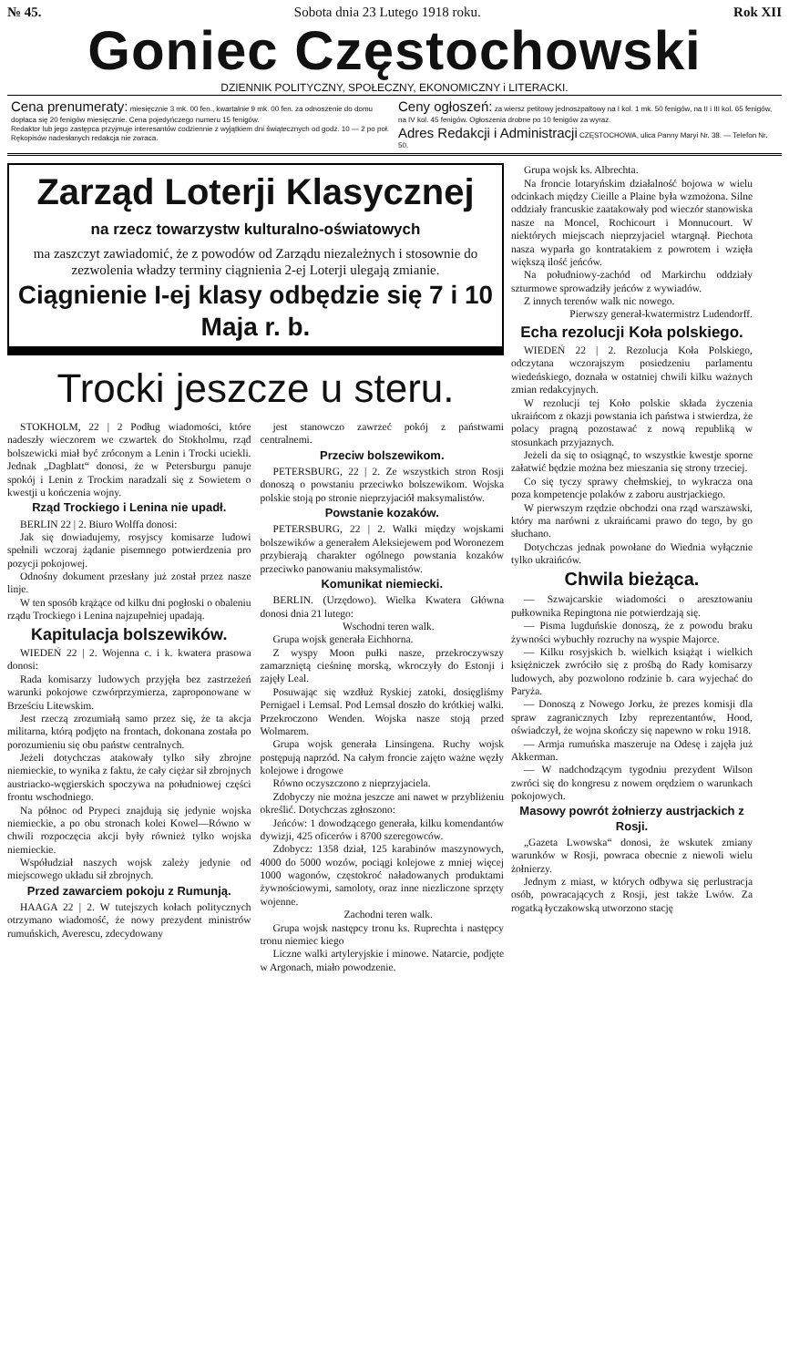№ 45. Sobota dnia 23 Lutego 1918 roku. Rok XII
Goniec Częstochowski
DZIENNIK POLITYCZNY, SPOŁECZNY, EKONOMICZNY i LITERACKI.
Cena prenumeraty: miesięcznie 3 mk. 00 fen., kwartalnie 9 mk. 00 fen. za odnoszenie do domu dopłaca się 20 fenigów miesięcznie. Cena pojedyńczego numeru 15 fenigów.
Redaktor lub jego zastępca przyjmuje interesantów codziennie z wyjątkiem dni świątecznych od godz. 10 — 2 po poł. Rękopisów nadesłanych redakcja nie zwraca.
Ceny ogłoszeń: za wiersz petitowy jednoszpaltowy na I kol. 1 mk. 50 fenigów, na II i III kol. 65 fenigów, na IV kol. 45 fenigów. Ogłoszenia drobne po 10 fenigów za wyraz.
Adres Redakcji i Administracji CZĘSTOCHOWA, ulica Panny Maryi Nr. 38. — Telefon Nr. 50.
Zarząd Loterji Klasycznej
na rzecz towarzystw kulturalno-oświatowych
ma zaszczyt zawiadomić, że z powodów od Zarządu niezależnych i stosownie do zezwolenia władzy terminy ciągnienia 2-ej Loterji ulegają zmianie.
Ciągnienie I-ej klasy odbędzie się 7 i 10 Maja r. b.
Trocki jeszcze u steru.
STOKHOLM, 22 | 2 Podług wiadomości, które nadeszły wieczorem we czwartek do Stokholmu, rząd bolszewicki miał być zróconym a Lenin i Trocki uciekli. Jednak „Dagblatt“ donosi, że w Petersburgu panuje spokój i Lenin z Trockim naradzali się z Sowietem o kwestji u kończenia wojny.
Rząd Trockiego i Lenina nie upadł.
BERLIN 22 | 2. Biuro Wolffa donosi:
Jak się dowiadujemy, rosyjscy komisarze ludowi spełnili wczoraj żądanie pisemnego potwierdzenia pro pozycji pokojowej.
Odnośny dokument przesłany już został przez nasze linje.
W ten sposób krążące od kilku dni pogłoski o obaleniu rządu Trockiego i Lenina najzupełniej upadają.
Kapitulacja bolszewików.
WIEDEŃ 22 | 2. Wojenna c. i k. kwatera prasowa donosi:
Rada komisarzy ludowych przyjęła bez zastrzeżeń warunki pokojowe czwórprzymierza, zaproponowane w Brześciu Litewskim.
Jest rzeczą zrozumiałą samo przez się, że ta akcja militarna, którą podjęto na frontach, dokonana została po porozumieniu się obu państw centralnych.
Jeżeli dotychczas atakowały tylko siły zbrojne niemieckie, to wynika z faktu, że cały ciężar sił zbrojnych austriacko-węgierskich spoczywa na południowej części frontu wschodniego.
Na północ od Prypeci znajdują się jedynie wojska niemieckie, a po obu stronach kolei Kowel—Równo w chwili rozpoczęcia akcji były również tylko wojska niemieckie.
Współudział naszych wojsk zależy jedynie od miejscowego układu sił zbrojnych.
Przed zawarciem pokoju z Rumunją.
HAAGA 22 | 2. W tutejszych kołach politycznych otrzymano wiadomość, że nowy prezydent ministrów rumuńskich, Averescu, zdecydowany
jest stanowczo zawrzeć pokój z państwami centralnemi.
Przeciw bolszewikom.
PETERSBURG, 22 | 2. Ze wszystkich stron Rosji donoszą o powstaniu przeciwko bolszewikom. Wojska polskie stoją po stronie nieprzyjaciół maksymalistów.
Powstanie kozaków.
PETERSBURG, 22 | 2. Walki między wojskami bolszewików a generałem Aleksiejewem pod Woronezem przybierają charakter ogólnego powstania kozaków przeciwko panowaniu maksymalistów.
Komunikat niemiecki.
BERLIN. (Urzędowo). Wielka Kwatera Główna donosi dnia 21 lutego:
Wschodni teren walk.
Grupa wojsk generała Eichhorna.
Z wyspy Moon pułki nasze, przekroczywszy zamarzniętą cieśninę morską, wkroczyły do Estonji i zajęły Leal.
Posuwając się wzdłuż Ryskiej zatoki, dosięgliśmy Pernigael i Lemsal. Pod Lemsal doszło do krótkiej walki. Przekroczono Wenden. Wojska nasze stoją przed Wolmarem.
Grupa wojsk generała Linsingena. Ruchy wojsk postępują naprzód. Na całym froncie zajęto ważne węzły kolejowe i drogowe
Równo oczyszczono z nieprzyjaciela.
Zdobyczy nie można jeszcze ani nawet w przybliżeniu określić. Dotychczas zgłoszono:
Jeńców: 1 dowodzącego generała, kilku komendantów dywizji, 425 oficerów i 8700 szeregowców.
Zdobycz: 1358 dział, 125 karabinów maszynowych, 4000 do 5000 wozów, pociągi kolejowe z mniej więcej 1000 wagonów, częstokroć naładowanych produktami żywnościowymi, samoloty, oraz inne niezliczone sprzęty wojenne.
Zachodni teren walk.
Grupa wojsk następcy tronu ks. Ruprechta i następcy tronu niemiec kiego
Liczne walki artyleryjskie i minowe. Natarcie, podjęte w Argonach, miało powodzenie.
Grupa wojsk ks. Albrechta.
Na froncie lotaryńskim działalność bojowa w wielu odcinkach między Cieille a Plaine była wzmożona. Silne oddziały francuskie zaatakowały pod wieczór stanowiska nasze na Moncel, Rochicourt i Monnucourt. W niektórych miejscach nieprzyjaciel wtargnął. Piechota nasza wyparła go kontratakiem z powrotem i wzięła większą ilość jeńców.
Na południowy-zachód od Markirchu oddziały szturmowe sprowadziły jeńców z wywiadów.
Z innych terenów walk nic nowego.
Pierwszy generał-kwatermistrz Ludendorff.
Echa rezolucji Koła polskiego.
WIEDEŃ 22 | 2. Rezolucja Koła Polskiego, odczytana wczorajszym posiedzeniu parlamentu wiedeńskiego, doznała w ostatniej chwili kilku ważnych zmian redakcyjnych.
W rezolucji tej Koło polskie składa życzenia ukraińcom z okazji powstania ich państwa i stwierdza, że polacy pragną pozostawać z nową republiką w stosunkach przyjaznych.
Jeżeli da się to osiągnąć, to wszystkie kwestje sporne załatwić będzie można bez mieszania się strony trzeciej.
Co się tyczy sprawy chełmskiej, to wykracza ona poza kompetencje polaków z zaboru austrjackiego.
W pierwszym rzędzie obchodzi ona rząd warszawski, który ma narówni z ukraińcami prawo do tego, by go słuchano.
Dotychczas jednak powołane do Wiednia wyłącznie tylko ukraińców.
Chwila bieżąca.
— Szwajcarskie wiadomości o aresztowaniu pułkownika Repingtona nie potwierdzają się.
— Pisma lugduńskie donoszą, że z powodu braku żywności wybuchły rozruchy na wyspie Majorce.
— Kilku rosyjskich b. wielkich książąt i wielkich księżniczek zwróciło się z prośbą do Rady komisarzy ludowych, aby pozwolono rodzinie b. cara wyjechać do Paryża.
— Donoszą z Nowego Jorku, że prezes komisji dla spraw zagranicznych Izby reprezentantów, Hood, oświadczył, że wojna skończy się napewno w roku 1918.
— Armja rumuńska maszeruje na Odesę i zajęła już Akkerman.
— W nadchodzącym tygodniu prezydent Wilson zwróci się do kongresu z nowem orędziem o warunkach pokojowych.
Masowy powrót żołnierzy austrjackich z Rosji.
„Gazeta Lwowska“ donosi, że wskutek zmiany warunków w Rosji, powraca obecnie z niewoli wielu żołnierzy.
Jednym z miast, w których odbywa się perlustracja osób, powracających z Rosji, jest także Lwów. Za rogatką łyczakowską utworzono stację